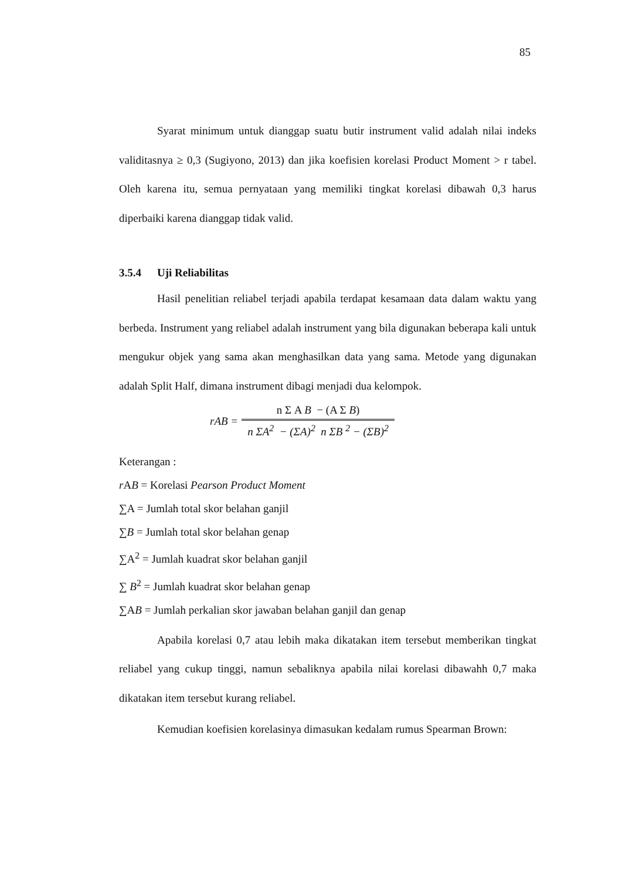85
Syarat minimum untuk dianggap suatu butir instrument valid adalah nilai indeks validitasnya ≥ 0,3 (Sugiyono, 2013) dan jika koefisien korelasi Product Moment > r tabel. Oleh karena itu, semua pernyataan yang memiliki tingkat korelasi dibawah 0,3 harus diperbaiki karena dianggap tidak valid.
3.5.4 Uji Reliabilitas
Hasil penelitian reliabel terjadi apabila terdapat kesamaan data dalam waktu yang berbeda. Instrument yang reliabel adalah instrument yang bila digunakan beberapa kali untuk mengukur objek yang sama akan menghasilkan data yang sama. Metode yang digunakan adalah Split Half, dimana instrument dibagi menjadi dua kelompok.
rAB =
n Σ A B − (A Σ B)
n ΣA<sup>2</sup> − (ΣA)<sup>2</sup> n ΣB <sup>2</sup> − (ΣB)<sup>2</sup>
Keterangan :
r AB = Korelasi Pearson Product Moment
∑A = Jumlah total skor belahan ganjil
∑B = Jumlah total skor belahan genap
∑A<sup>2</sup> = Jumlah kuadrat skor belahan ganjil
∑ B<sup>2</sup> = Jumlah kuadrat skor belahan genap
∑AB = Jumlah perkalian skor jawaban belahan ganjil dan genap
Apabila korelasi 0,7 atau lebih maka dikatakan item tersebut memberikan tingkat reliabel yang cukup tinggi, namun sebaliknya apabila nilai korelasi dibawahh 0,7 maka dikatakan item tersebut kurang reliabel.
Kemudian koefisien korelasinya dimasukan kedalam rumus Spearman Brown: